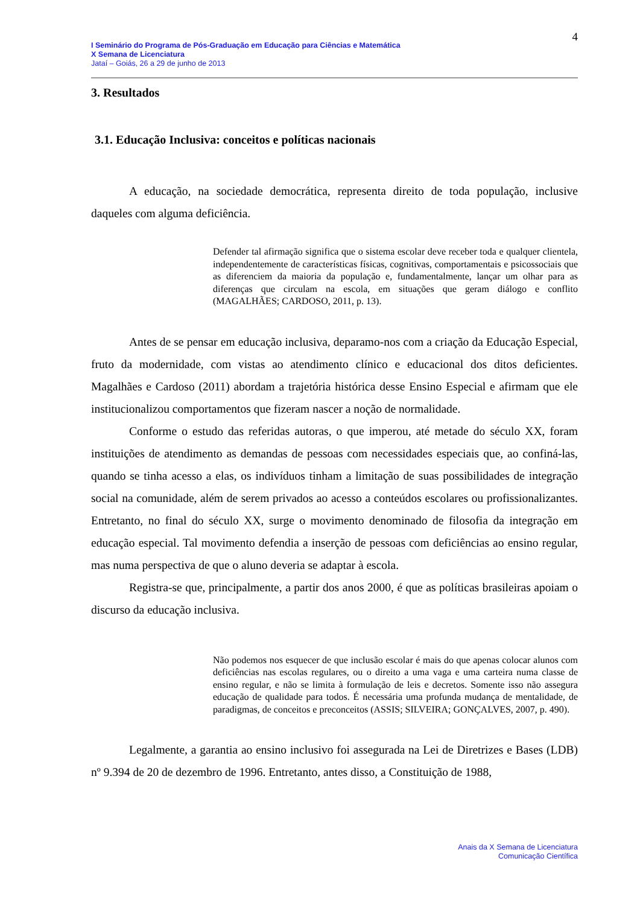4
I Seminário do Programa de Pós-Graduação em Educação para Ciências e Matemática
X Semana de Licenciatura
Jataí – Goiás, 26 a 29 de junho de 2013
3. Resultados
3.1. Educação Inclusiva: conceitos e políticas nacionais
A educação, na sociedade democrática, representa direito de toda população, inclusive daqueles com alguma deficiência.
Defender tal afirmação significa que o sistema escolar deve receber toda e qualquer clientela, independentemente de características físicas, cognitivas, comportamentais e psicossociais que as diferenciem da maioria da população e, fundamentalmente, lançar um olhar para as diferenças que circulam na escola, em situações que geram diálogo e conflito (MAGALHÃES; CARDOSO, 2011, p. 13).
Antes de se pensar em educação inclusiva, deparamo-nos com a criação da Educação Especial, fruto da modernidade, com vistas ao atendimento clínico e educacional dos ditos deficientes. Magalhães e Cardoso (2011) abordam a trajetória histórica desse Ensino Especial e afirmam que ele institucionalizou comportamentos que fizeram nascer a noção de normalidade.
Conforme o estudo das referidas autoras, o que imperou, até metade do século XX, foram instituições de atendimento as demandas de pessoas com necessidades especiais que, ao confiná-las, quando se tinha acesso a elas, os indivíduos tinham a limitação de suas possibilidades de integração social na comunidade, além de serem privados ao acesso a conteúdos escolares ou profissionalizantes. Entretanto, no final do século XX, surge o movimento denominado de filosofia da integração em educação especial. Tal movimento defendia a inserção de pessoas com deficiências ao ensino regular, mas numa perspectiva de que o aluno deveria se adaptar à escola.
Registra-se que, principalmente, a partir dos anos 2000, é que as políticas brasileiras apoiam o discurso da educação inclusiva.
Não podemos nos esquecer de que inclusão escolar é mais do que apenas colocar alunos com deficiências nas escolas regulares, ou o direito a uma vaga e uma carteira numa classe de ensino regular, e não se limita à formulação de leis e decretos. Somente isso não assegura educação de qualidade para todos. É necessária uma profunda mudança de mentalidade, de paradigmas, de conceitos e preconceitos (ASSIS; SILVEIRA; GONÇALVES, 2007, p. 490).
Legalmente, a garantia ao ensino inclusivo foi assegurada na Lei de Diretrizes e Bases (LDB) nº 9.394 de 20 de dezembro de 1996. Entretanto, antes disso, a Constituição de 1988,
Anais da X Semana de Licenciatura
Comunicação Científica